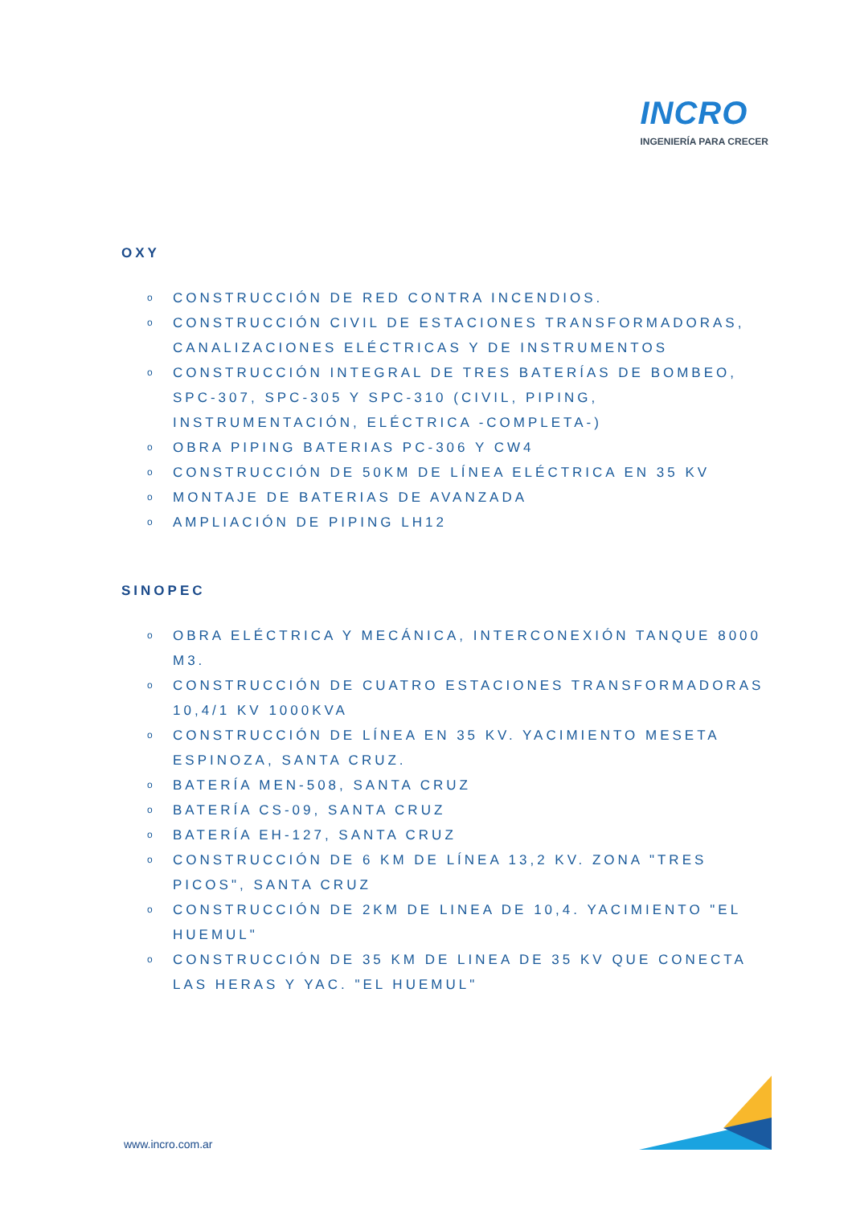INCRO
INGENIERÍA PARA CRECER
OXY
o CONSTRUCCIÓN DE RED CONTRA INCENDIOS.
o CONSTRUCCIÓN CIVIL DE ESTACIONES TRANSFORMADORAS, CANALIZACIONES ELÉCTRICAS Y DE INSTRUMENTOS
o CONSTRUCCIÓN INTEGRAL DE TRES BATERÍAS DE BOMBEO, SPC-307, SPC-305 Y SPC-310 (CIVIL, PIPING, INSTRUMENTACIÓN, ELÉCTRICA -COMPLETA-)
o OBRA PIPING BATERIAS PC-306 Y CW4
o CONSTRUCCIÓN DE 50KM DE LÍNEA ELÉCTRICA EN 35 KV
o MONTAJE DE BATERIAS DE AVANZADA
o AMPLIACIÓN DE PIPING LH12
SINOPEC
o OBRA ELÉCTRICA Y MECÁNICA, INTERCONEXIÓN TANQUE 8000 M3.
o CONSTRUCCIÓN DE CUATRO ESTACIONES TRANSFORMADORAS 10,4/1 KV 1000KVA
o CONSTRUCCIÓN DE LÍNEA EN 35 KV. YACIMIENTO MESETA ESPINOZA, SANTA CRUZ.
o BATERÍA MEN-508, SANTA CRUZ
o BATERÍA CS-09, SANTA CRUZ
o BATERÍA EH-127, SANTA CRUZ
o CONSTRUCCIÓN DE 6 KM DE LÍNEA 13,2 KV. ZONA "TRES PICOS", SANTA CRUZ
o CONSTRUCCIÓN DE 2KM DE LINEA DE 10,4. YACIMIENTO "EL HUEMUL"
o CONSTRUCCIÓN DE 35 KM DE LINEA DE 35 KV QUE CONECTA LAS HERAS Y YAC. "EL HUEMUL"
www.incro.com.ar